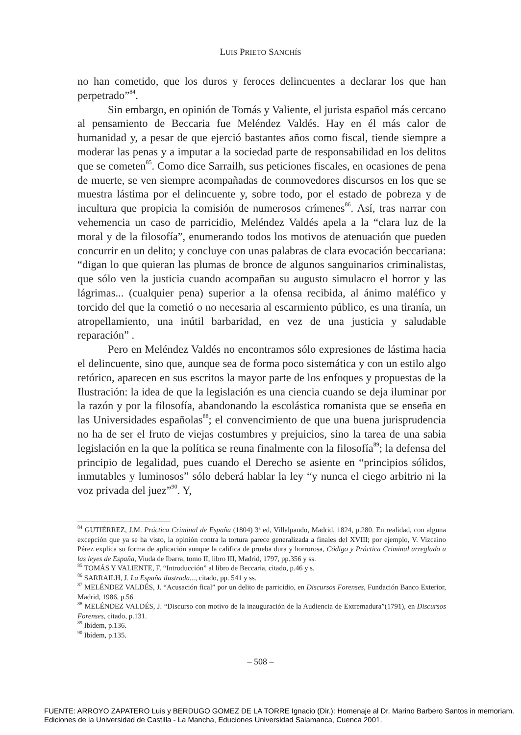LUIS PRIETO SANCHÍS
no han cometido, que los duros y feroces delincuentes a declarar los que han perpetrado”<sup>84</sup>.
Sin embargo, en opinión de Tomás y Valiente, el jurista español más cercano al pensamiento de Beccaria fue Meléndez Valdés. Hay en él más calor de humanidad y, a pesar de que ejerció bastantes años como fiscal, tiende siempre a moderar las penas y a imputar a la sociedad parte de responsabilidad en los delitos que se cometen<sup>85</sup>. Como dice Sarrailh, sus peticiones fiscales, en ocasiones de pena de muerte, se ven siempre acompañadas de conmovedores discursos en los que se muestra lástima por el delincuente y, sobre todo, por el estado de pobreza y de incultura que propicia la comisión de numerosos crímenes<sup>86</sup>. Así, tras narrar con vehemencia un caso de parricidio, Meléndez Valdés apela a la “clara luz de la moral y de la filosofía”, enumerando todos los motivos de atenuación que pueden concurrir en un delito; y concluye con unas palabras de clara evocación beccariana: “digan lo que quieran las plumas de bronce de algunos sanguinarios criminalistas, que sólo ven la justicia cuando acompañan su augusto simulacro el horror y las lágrimas... (cualquier pena) superior a la ofensa recibida, al ánimo maléfico y torcido del que la cometió o no necesaria al escarmiento público, es una tiranía, un atropellamiento, una inútil barbaridad, en vez de una justicia y saludable reparación” .
Pero en Meléndez Valdés no encontramos sólo expresiones de lástima hacia el delincuente, sino que, aunque sea de forma poco sistemática y con un estilo algo retórico, aparecen en sus escritos la mayor parte de los enfoques y propuestas de la Ilustración: la idea de que la legislación es una ciencia cuando se deja iluminar por la razón y por la filosofía, abandonando la escolástica romanista que se enseña en las Universidades españolas<sup>88</sup>; el convencimiento de que una buena jurisprudencia no ha de ser el fruto de viejas costumbres y prejuicios, sino la tarea de una sabia legislación en la que la política se reuna finalmente con la filosofía<sup>89</sup>; la defensa del principio de legalidad, pues cuando el Derecho se asiente en “principios sólidos, inmutables y luminosos” sólo deberá hablar la ley “y nunca el ciego arbitrio ni la voz privada del juez”<sup>90</sup>. Y,
<sup>84</sup> GUTIÉRREZ, J.M. Práctica Criminal de España (1804) 3ª ed, Villalpando, Madrid, 1824, p.280. En realidad, con alguna excepción que ya se ha visto, la opinión contra la tortura parece generalizada a finales del XVIII; por ejemplo, V. Vizcaino Pérez explica su forma de aplicación aunque la califica de prueba dura y horrorosa, Código y Práctica Criminal arreglado a las leyes de España, Viuda de Ibarra, tomo II, libro III, Madrid, 1797, pp.356 y ss.
<sup>85</sup> TOMÁS Y VALIENTE, F. “Introducción” al libro de Beccaria, citado, p.46 y s.
<sup>86</sup> SARRAILH, J. La España ilustrada..., citado, pp. 541 y ss.
<sup>87</sup> MELÉNDEZ VALDÉS, J. “Acusación fical” por un delito de parricidio, en Discursos Forenses, Fundación Banco Exterior, Madrid, 1986, p.56
<sup>88</sup> MELÉNDEZ VALDÉS, J. “Discurso con motivo de la inauguración de la Audiencia de Extremadura”(1791), en Discursos Forenses, citado, p.131.
<sup>89</sup> Ibídem, p.136.
<sup>90</sup> Ibídem, p.135.
– 508 –
FUENTE: ARROYO ZAPATERO Luis y BERDUGO GOMEZ DE LA TORRE Ignacio (Dir.): Homenaje al Dr. Marino Barbero Santos in memoriam.
Ediciones de la Universidad de Castilla - La Mancha, Educiones Universidad Salamanca, Cuenca 2001.